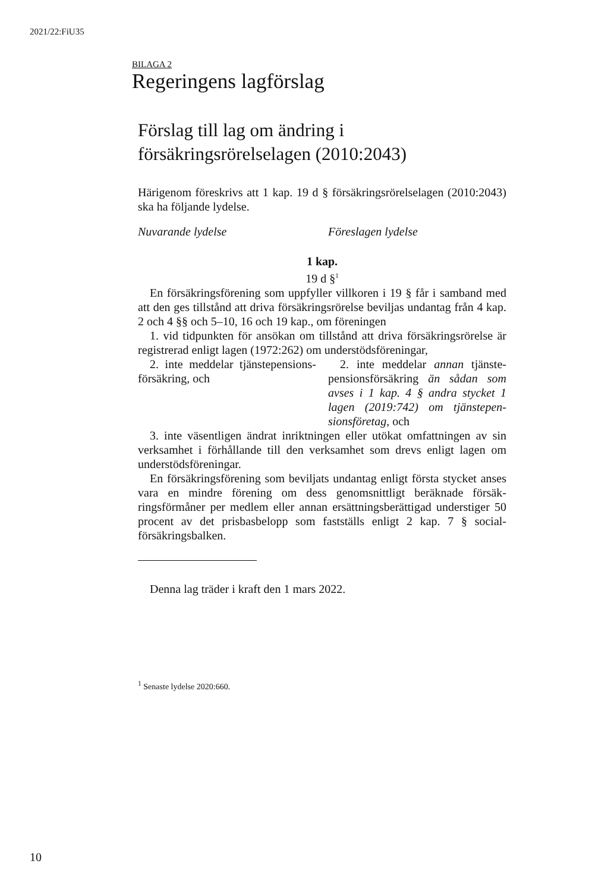2021/22:FiU35
BILAGA 2
Regeringens lagförslag
Förslag till lag om ändring i försäkringsrörelselagen (2010:2043)
Härigenom föreskrivs att 1 kap. 19 d § försäkringsrörelselagen (2010:2043) ska ha följande lydelse.
Nuvarande lydelse Föreslagen lydelse
1 kap.
19 d §<sup>1</sup>
En försäkringsförening som uppfyller villkoren i 19 § får i samband med att den ges tillstånd att driva försäkringsrörelse beviljas undantag från 4 kap. 2 och 4 §§ och 5–10, 16 och 19 kap., om föreningen
1. vid tidpunkten för ansökan om tillstånd att driva försäkringsrörelse är registrerad enligt lagen (1972:262) om understödsföreningar,
2. inte meddelar tjänstepensions­försäkring, och
2. inte meddelar annan tjänste­pensionsförsäkring än sådan som avses i 1 kap. 4 § andra stycket 1 lagen (2019:742) om tjänstepen­sionsföretag, och
3. inte väsentligen ändrat inriktningen eller utökat omfattningen av sin verksamhet i förhållande till den verksamhet som drevs enligt lagen om understödsföreningar.
En försäkringsförening som beviljats undantag enligt första stycket anses vara en mindre förening om dess genomsnittligt beräknade försäk­ringsförmåner per medlem eller annan ersättningsberättigad understiger 50 procent av det prisbasbelopp som fastställs enligt 2 kap. 7 § social­försäkringsbalken.
Denna lag träder i kraft den 1 mars 2022.
<sup>1</sup> Senaste lydelse 2020:660.
10